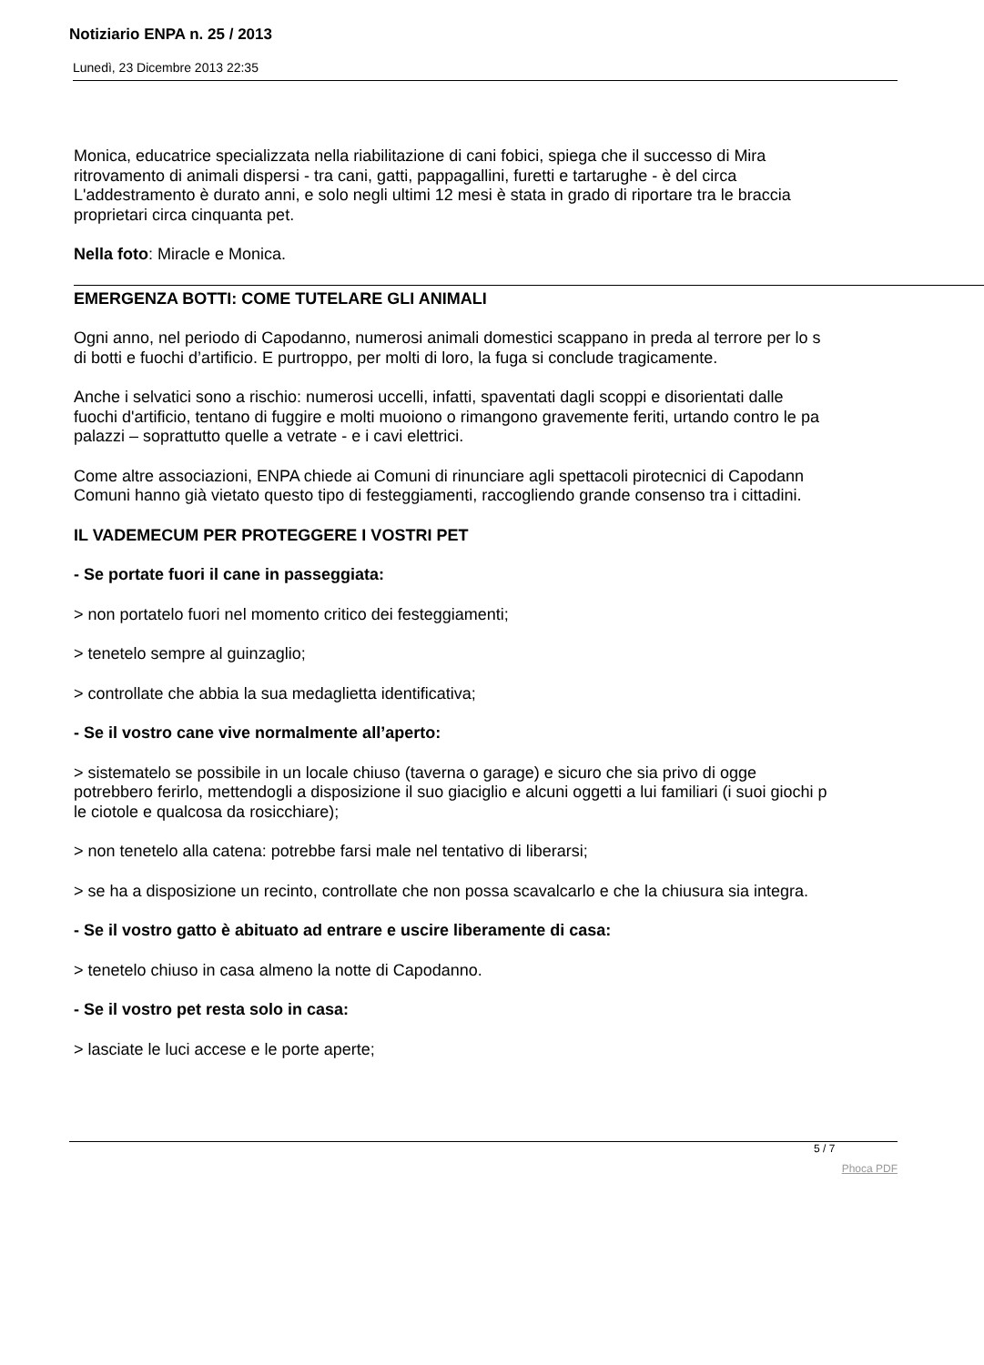Notiziario ENPA n. 25 / 2013
Lunedì, 23 Dicembre 2013 22:35
Monica, educatrice specializzata nella riabilitazione di cani fobici, spiega che il successo di Mira
ritrovamento di animali dispersi - tra cani, gatti, pappagallini, furetti e tartarughe - è del circa
L'addestramento è durato anni, e solo negli ultimi 12 mesi è stata in grado di riportare tra le braccia
proprietari circa cinquanta pet.
Nella foto: Miracle e Monica.
EMERGENZA BOTTI: COME TUTELARE GLI ANIMALI
Ogni anno, nel periodo di Capodanno, numerosi animali domestici scappano in preda al terrore per lo s
di botti e fuochi d’artificio. E purtroppo, per molti di loro, la fuga si conclude tragicamente.
Anche i selvatici sono a rischio: numerosi uccelli, infatti, spaventati dagli scoppi e disorientati dalle
fuochi d'artificio, tentano di fuggire e molti muoiono o rimangono gravemente feriti, urtando contro le pa
palazzi – soprattutto quelle a vetrate - e i cavi elettrici.
Come altre associazioni, ENPA chiede ai Comuni di rinunciare agli spettacoli pirotecnici di Capodann
Comuni hanno già vietato questo tipo di festeggiamenti, raccogliendo grande consenso tra i cittadini.
IL VADEMECUM PER PROTEGGERE I VOSTRI PET
- Se portate fuori il cane in passeggiata:
> non portatelo fuori nel momento critico dei festeggiamenti;
> tenetelo sempre al guinzaglio;
> controllate che abbia la sua medaglietta identificativa;
- Se il vostro cane vive normalmente all’aperto:
> sistematelo se possibile in un locale chiuso (taverna o garage) e sicuro che sia privo di ogge
potrebbero ferirlo, mettendogli a disposizione il suo giaciglio e alcuni oggetti a lui familiari (i suoi giochi p
le ciotole e qualcosa da rosicchiare);
> non tenetelo alla catena: potrebbe farsi male nel tentativo di liberarsi;
> se ha a disposizione un recinto, controllate che non possa scavalcarlo e che la chiusura sia integra.
- Se il vostro gatto è abituato ad entrare e uscire liberamente di casa:
> tenetelo chiuso in casa almeno la notte di Capodanno.
- Se il vostro pet resta solo in casa:
> lasciate le luci accese e le porte aperte;
5 / 7
Phoca PDF